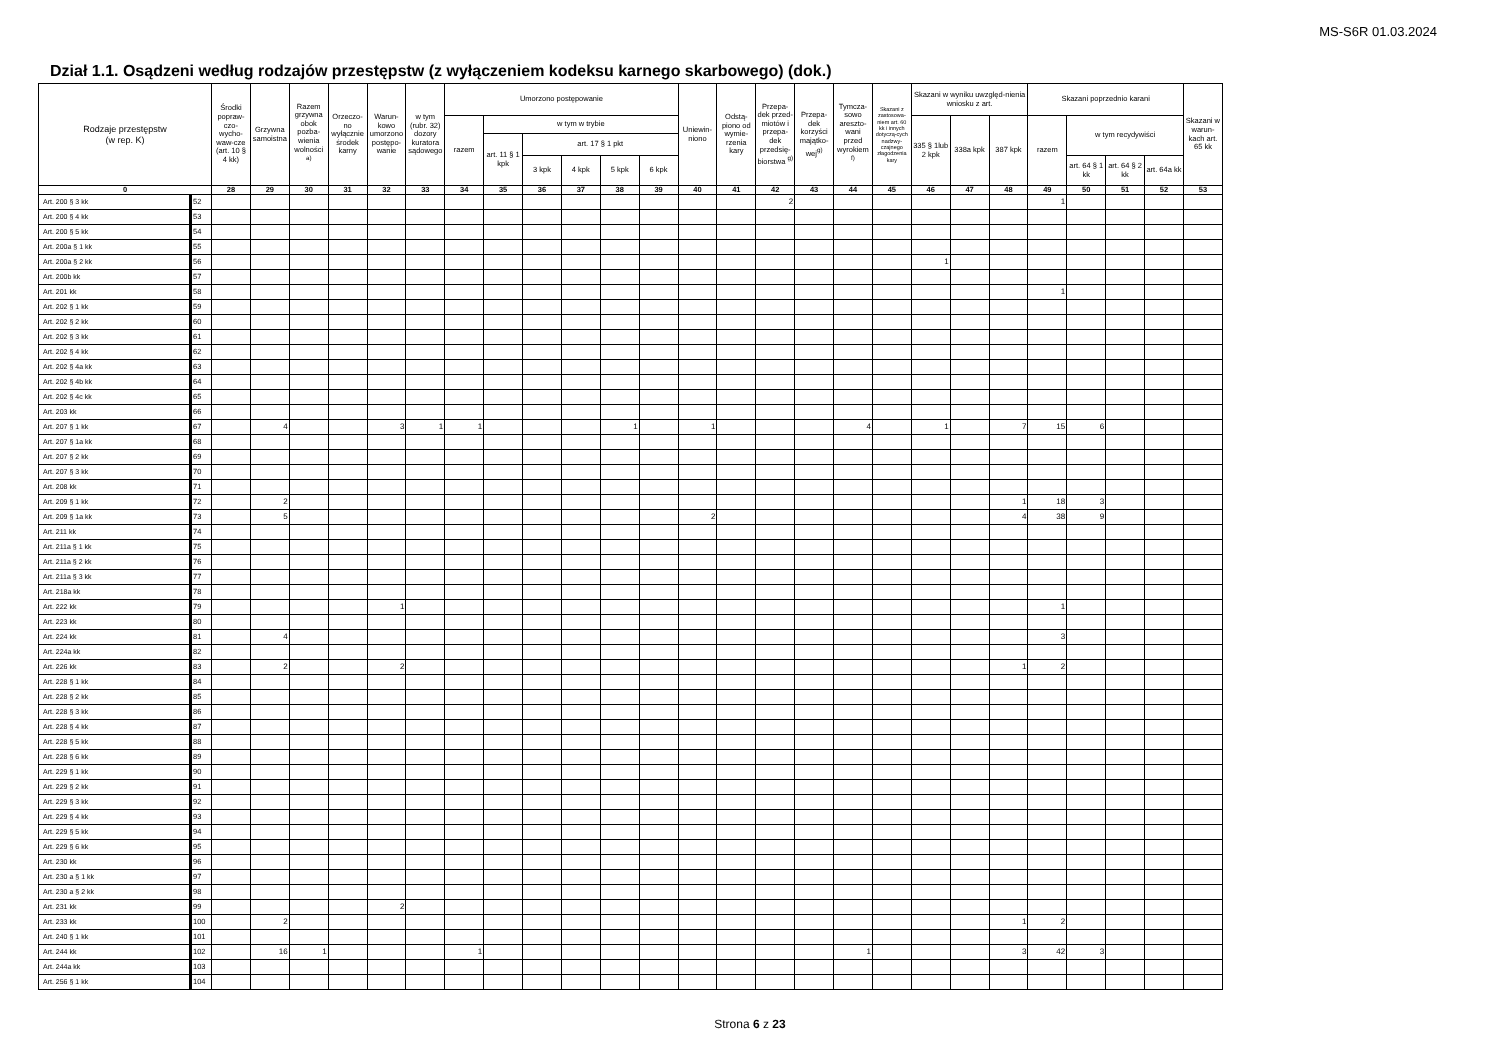MS-S6R 01.03.2024
Dział 1.1. Osądzeni według rodzajów przestępstw (z wyłączeniem kodeksu karnego skarbowego) (dok.)
| Rodzaje przestępstw (w rep. K) | | Środki popraw-czo-wycho-waw-cze (art. 10 § 4 kk) | Grzywna samoistna | Razem grzywna obok pozba-wienia wolności <sup>a)</sup> | Orzeczo-no wyłącznie środek karny | Warun-kowo umorzono postępo-wanie | w tym (rubr. 32) dozory kuratora sądowego | Umorzono postępowanie | | | | | | Uniewin-niono | Odstą-piono od wymie-rzenia kary | Przepa-dek przed-miotów i przepa-dek przedsię-biorstwa <sup>g)</sup> | Przepa-dek korzyści majątko-wej<sup>g)</sup> | Tymcza-sowo areszto-wani przed wyrokiem <sup>f)</sup> | Skazani z zastosowa-niem art. 60 kk i innych dotyczą-cych nadzwy-czajnego złagodzenia kary | Skazani w wyniku uwzględ-nienia wniosku z art. | | | Skazani poprzednio karani | | | | Skazani w warun-kach art. 65 kk |
| --- | --- | --- | --- | --- | --- | --- | --- | --- | --- | --- | --- | --- | --- | --- | --- | --- | --- | --- | --- | --- | --- | --- | --- | --- | --- | --- | --- |
| | | | | | | | | razem | w tym w trybie | | | | | | | | | | | 335 § 1lub 2 kpk | 338a kpk | 387 kpk | razem | w tym recydywiści | | | |
| | | | | | | | | | art. 11 § 1 kpk | art. 17 § 1 pkt | | | | | | | | | | | | | | | | | |
| | | | | | | | | | | 3 kpk | 4 kpk | 5 kpk | 6 kpk | | | | | | | | | | | art. 64 § 1 kk | art. 64 § 2 kk | art. 64a kk | |
| 0 | | 28 | 29 | 30 | 31 | 32 | 33 | 34 | 35 | 36 | 37 | 38 | 39 | 40 | 41 | 42 | 43 | 44 | 45 | 46 | 47 | 48 | 49 | 50 | 51 | 52 | 53 |
| Art. 200 § 3 kk | 52 | | | | | | | | | | | | | | | 2 | | | | | | | 1 | | | | |
| Art. 200 § 4 kk | 53 | | | | | | | | | | | | | | | | | | | | | | | | | | |
| Art. 200 § 5 kk | 54 | | | | | | | | | | | | | | | | | | | | | | | | | | |
| Art. 200a § 1 kk | 55 | | | | | | | | | | | | | | | | | | | | | | | | | | |
| Art. 200a § 2 kk | 56 | | | | | | | | | | | | | | | | | | | 1 | | | | | | | |
| Art. 200b kk | 57 | | | | | | | | | | | | | | | | | | | | | | | | | | |
| Art. 201 kk | 58 | | | | | | | | | | | | | | | | | | | | | | 1 | | | | |
| Art. 202 § 1 kk | 59 | | | | | | | | | | | | | | | | | | | | | | | | | | |
| Art. 202 § 2 kk | 60 | | | | | | | | | | | | | | | | | | | | | | | | | | |
| Art. 202 § 3 kk | 61 | | | | | | | | | | | | | | | | | | | | | | | | | | |
| Art. 202 § 4 kk | 62 | | | | | | | | | | | | | | | | | | | | | | | | | | |
| Art. 202 § 4a kk | 63 | | | | | | | | | | | | | | | | | | | | | | | | | | |
| Art. 202 § 4b kk | 64 | | | | | | | | | | | | | | | | | | | | | | | | | | |
| Art. 202 § 4c kk | 65 | | | | | | | | | | | | | | | | | | | | | | | | | | |
| Art. 203 kk | 66 | | | | | | | | | | | | | | | | | | | | | | | | | | |
| Art. 207 § 1 kk | 67 | | 4 | | | 3 | 1 | 1 | | | | 1 | | 1 | | | | 4 | | 1 | | 7 | 15 | 6 | | | |
| Art. 207 § 1a kk | 68 | | | | | | | | | | | | | | | | | | | | | | | | | | |
| Art. 207 § 2 kk | 69 | | | | | | | | | | | | | | | | | | | | | | | | | | |
| Art. 207 § 3 kk | 70 | | | | | | | | | | | | | | | | | | | | | | | | | | |
| Art. 208 kk | 71 | | | | | | | | | | | | | | | | | | | | | | | | | | |
| Art. 209 § 1 kk | 72 | | 2 | | | | | | | | | | | | | | | | | | | 1 | 18 | 3 | | | |
| Art. 209 § 1a kk | 73 | | 5 | | | | | | | | | | | 2 | | | | | | | | 4 | 38 | 9 | | | |
| Art. 211 kk | 74 | | | | | | | | | | | | | | | | | | | | | | | | | | |
| Art. 211a § 1 kk | 75 | | | | | | | | | | | | | | | | | | | | | | | | | | |
| Art. 211a § 2 kk | 76 | | | | | | | | | | | | | | | | | | | | | | | | | | |
| Art. 211a § 3 kk | 77 | | | | | | | | | | | | | | | | | | | | | | | | | | |
| Art. 218a kk | 78 | | | | | | | | | | | | | | | | | | | | | | | | | | |
| Art. 222 kk | 79 | | | | | 1 | | | | | | | | | | | | | | | | | 1 | | | | |
| Art. 223 kk | 80 | | | | | | | | | | | | | | | | | | | | | | | | | | |
| Art. 224 kk | 81 | | 4 | | | | | | | | | | | | | | | | | | | | 3 | | | | |
| Art. 224a kk | 82 | | | | | | | | | | | | | | | | | | | | | | | | | | |
| Art. 226 kk | 83 | | 2 | | | 2 | | | | | | | | | | | | | | | | 1 | 2 | | | | |
| Art. 228 § 1 kk | 84 | | | | | | | | | | | | | | | | | | | | | | | | | | |
| Art. 228 § 2 kk | 85 | | | | | | | | | | | | | | | | | | | | | | | | | | |
| Art. 228 § 3 kk | 86 | | | | | | | | | | | | | | | | | | | | | | | | | | |
| Art. 228 § 4 kk | 87 | | | | | | | | | | | | | | | | | | | | | | | | | | |
| Art. 228 § 5 kk | 88 | | | | | | | | | | | | | | | | | | | | | | | | | | |
| Art. 228 § 6 kk | 89 | | | | | | | | | | | | | | | | | | | | | | | | | | |
| Art. 229 § 1 kk | 90 | | | | | | | | | | | | | | | | | | | | | | | | | | |
| Art. 229 § 2 kk | 91 | | | | | | | | | | | | | | | | | | | | | | | | | | |
| Art. 229 § 3 kk | 92 | | | | | | | | | | | | | | | | | | | | | | | | | | |
| Art. 229 § 4 kk | 93 | | | | | | | | | | | | | | | | | | | | | | | | | | |
| Art. 229 § 5 kk | 94 | | | | | | | | | | | | | | | | | | | | | | | | | | |
| Art. 229 § 6 kk | 95 | | | | | | | | | | | | | | | | | | | | | | | | | | |
| Art. 230 kk | 96 | | | | | | | | | | | | | | | | | | | | | | | | | | |
| Art. 230 a § 1 kk | 97 | | | | | | | | | | | | | | | | | | | | | | | | | | |
| Art. 230 a § 2 kk | 98 | | | | | | | | | | | | | | | | | | | | | | | | | | |
| Art. 231 kk | 99 | | | | | 2 | | | | | | | | | | | | | | | | | | | | | |
| Art. 233 kk | 100 | | 2 | | | | | | | | | | | | | | | | | | | 1 | 2 | | | | |
| Art. 240 § 1 kk | 101 | | | | | | | | | | | | | | | | | | | | | | | | | | |
| Art. 244 kk | 102 | | 16 | 1 | | | | 1 | | | | | | | | | | 1 | | | | 3 | 42 | 3 | | | |
| Art. 244a kk | 103 | | | | | | | | | | | | | | | | | | | | | | | | | | |
| Art. 256 § 1 kk | 104 | | | | | | | | | | | | | | | | | | | | | | | | | | |
Strona 6 z 23